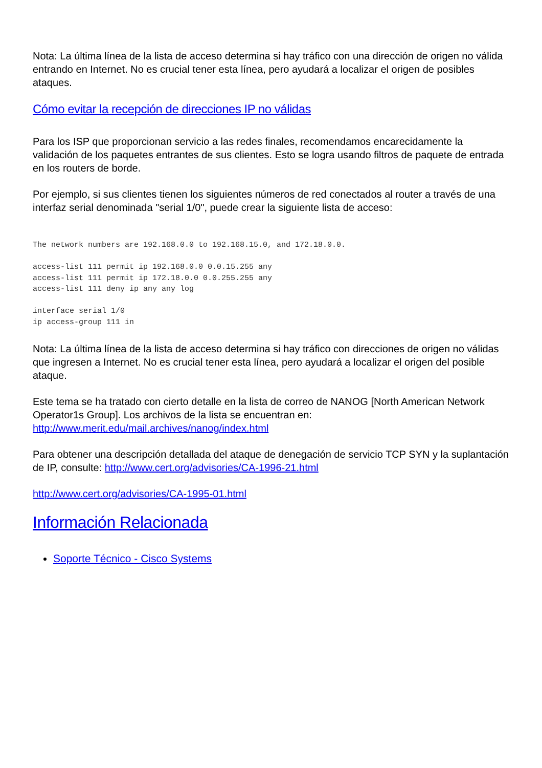Nota: La última línea de la lista de acceso determina si hay tráfico con una dirección de origen no válida entrando en Internet. No es crucial tener esta línea, pero ayudará a localizar el origen de posibles ataques.
Cómo evitar la recepción de direcciones IP no válidas
Para los ISP que proporcionan servicio a las redes finales, recomendamos encarecidamente la validación de los paquetes entrantes de sus clientes. Esto se logra usando filtros de paquete de entrada en los routers de borde.
Por ejemplo, si sus clientes tienen los siguientes números de red conectados al router a través de una interfaz serial denominada "serial 1/0", puede crear la siguiente lista de acceso:
The network numbers are 192.168.0.0 to 192.168.15.0, and 172.18.0.0.

access-list 111 permit ip 192.168.0.0 0.0.15.255 any
access-list 111 permit ip 172.18.0.0 0.0.255.255 any
access-list 111 deny ip any any log

interface serial 1/0
ip access-group 111 in
Nota: La última línea de la lista de acceso determina si hay tráfico con direcciones de origen no válidas que ingresen a Internet. No es crucial tener esta línea, pero ayudará a localizar el origen del posible ataque.
Este tema se ha tratado con cierto detalle en la lista de correo de NANOG [North American Network Operator1s Group]. Los archivos de la lista se encuentran en: http://www.merit.edu/mail.archives/nanog/index.html
Para obtener una descripción detallada del ataque de denegación de servicio TCP SYN y la suplantación de IP, consulte: http://www.cert.org/advisories/CA-1996-21.html
http://www.cert.org/advisories/CA-1995-01.html
Información Relacionada
Soporte Técnico - Cisco Systems